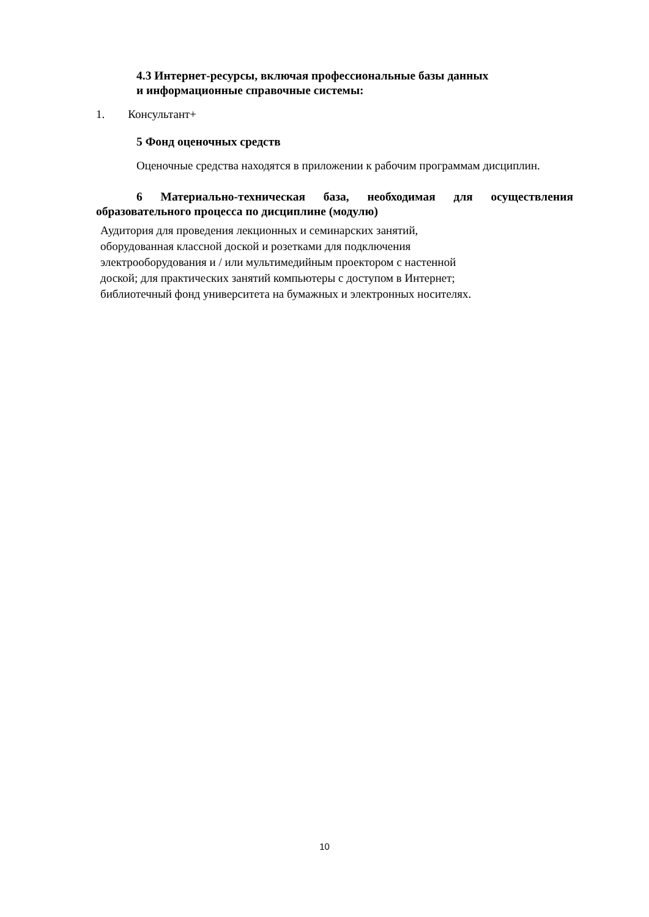4.3 Интернет-ресурсы, включая профессиональные базы данных
и информационные справочные системы:
1. Консультант+
5 Фонд оценочных средств
Оценочные средства находятся в приложении к рабочим программам дисциплин.
6 Материально-техническая база, необходимая для осуществления образовательного процесса по дисциплине (модулю)
Аудитория для проведения лекционных и семинарских занятий,
оборудованная классной доской и розетками для подключения
электрооборудования и / или мультимедийным проектором с настенной
доской; для практических занятий компьютеры с доступом в Интернет;
библиотечный фонд университета на бумажных и электронных носителях.
10